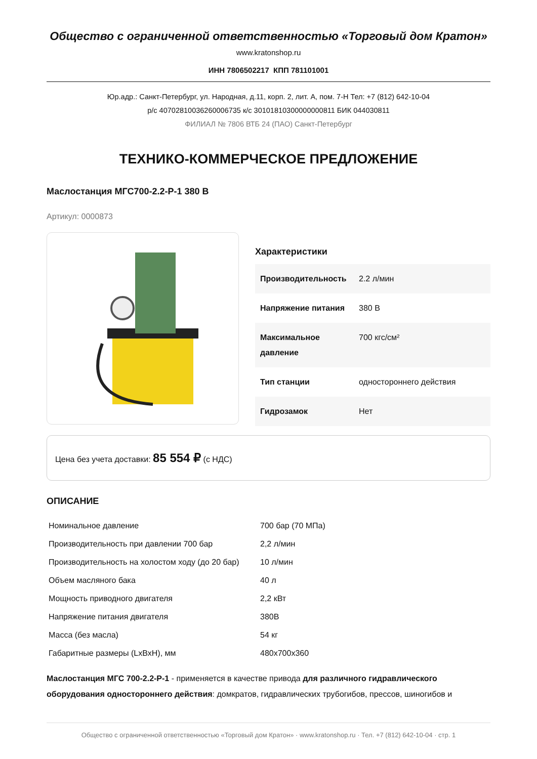Общество с ограниченной ответственностью «Торговый дом Кратон»
www.kratonshop.ru
ИНН 7806502217 КПП 781101001
Юр.адр.: Санкт-Петербург, ул. Народная, д.11, корп. 2, лит. А, пом. 7-Н Тел: +7 (812) 642-10-04
р/с 40702810036260006735 к/с 30101810300000000811 БИК 044030811
ФИЛИАЛ № 7806 ВТБ 24 (ПАО) Санкт-Петербург
ТЕХНИКО-КОММЕРЧЕСКОЕ ПРЕДЛОЖЕНИЕ
Маслостанция МГС700-2.2-Р-1 380 В
Артикул: 0000873
Характеристики
| Производительность | 2.2 л/мин |
| Напряжение питания | 380 В |
| Максимальное давление | 700 кгс/см² |
| Тип станции | одностороннего действия |
| Гидрозамок | Нет |
Цена без учета доставки: 85 554 ₽ (с НДС)
ОПИСАНИЕ
| Номинальное давление | 700 бар (70 МПа) |
| Производительность при давлении 700 бар | 2,2 л/мин |
| Производительность на холостом ходу (до 20 бар) | 10 л/мин |
| Объем масляного бака | 40 л |
| Мощность приводного двигателя | 2,2 кВт |
| Напряжение питания двигателя | 380В |
| Масса (без масла) | 54 кг |
| Габаритные размеры (LxBxH), мм | 480х700х360 |
Маслостанция МГС 700-2.2-Р-1 - применяется в качестве привода для различного гидравлического оборудования одностороннего действия: домкратов, гидравлических трубогибов, прессов, шиногибов и
Общество с ограниченной ответственностью «Торговый дом Кратон» · www.kratonshop.ru · Тел. +7 (812) 642-10-04 · стр. 1